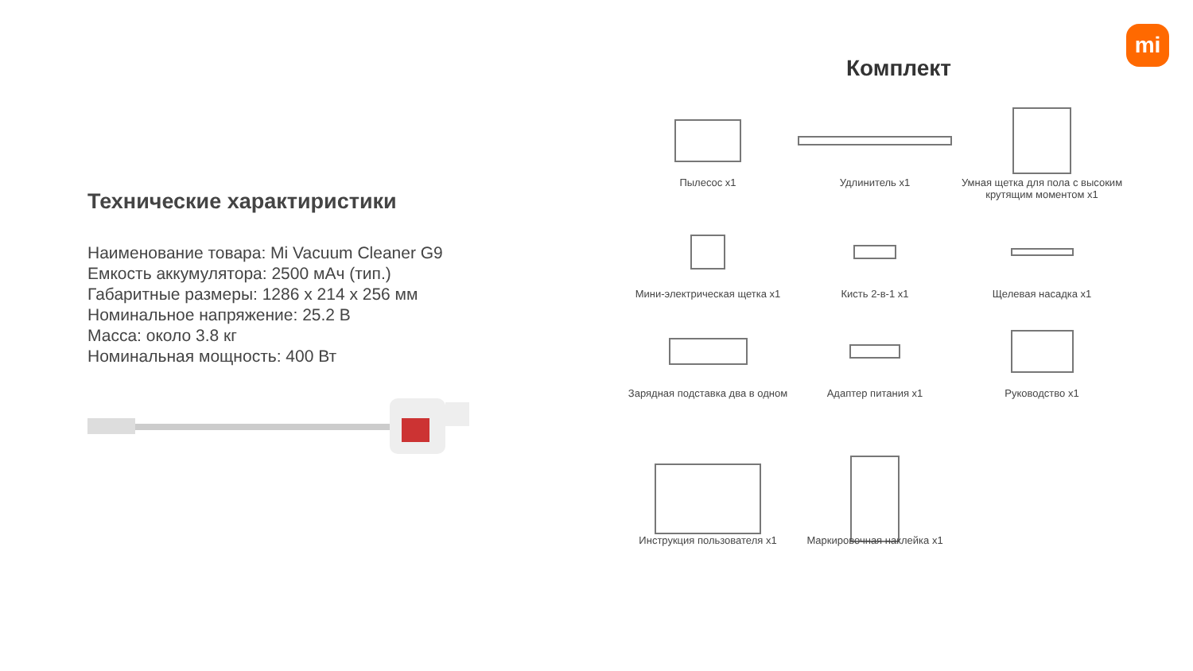Технические характиристики
Наименование товара: Mi Vacuum Cleaner G9
Емкость аккумулятора: 2500 мАч (тип.)
Габаритные размеры: 1286 x 214 x 256 мм
Номинальное напряжение: 25.2 В
Масса: около 3.8 кг
Номинальная мощность: 400 Вт
Комплект
Пылесос x1
Удлинитель x1
Умная щетка для пола с высоким крутящим моментом x1
Мини-электрическая щетка x1
Кисть 2-в-1 x1
Щелевая насадка x1
Зарядная подставка два в одном
Адаптер питания x1
Руководство x1
Инструкция пользователя x1
Маркировочная наклейка x1
mi